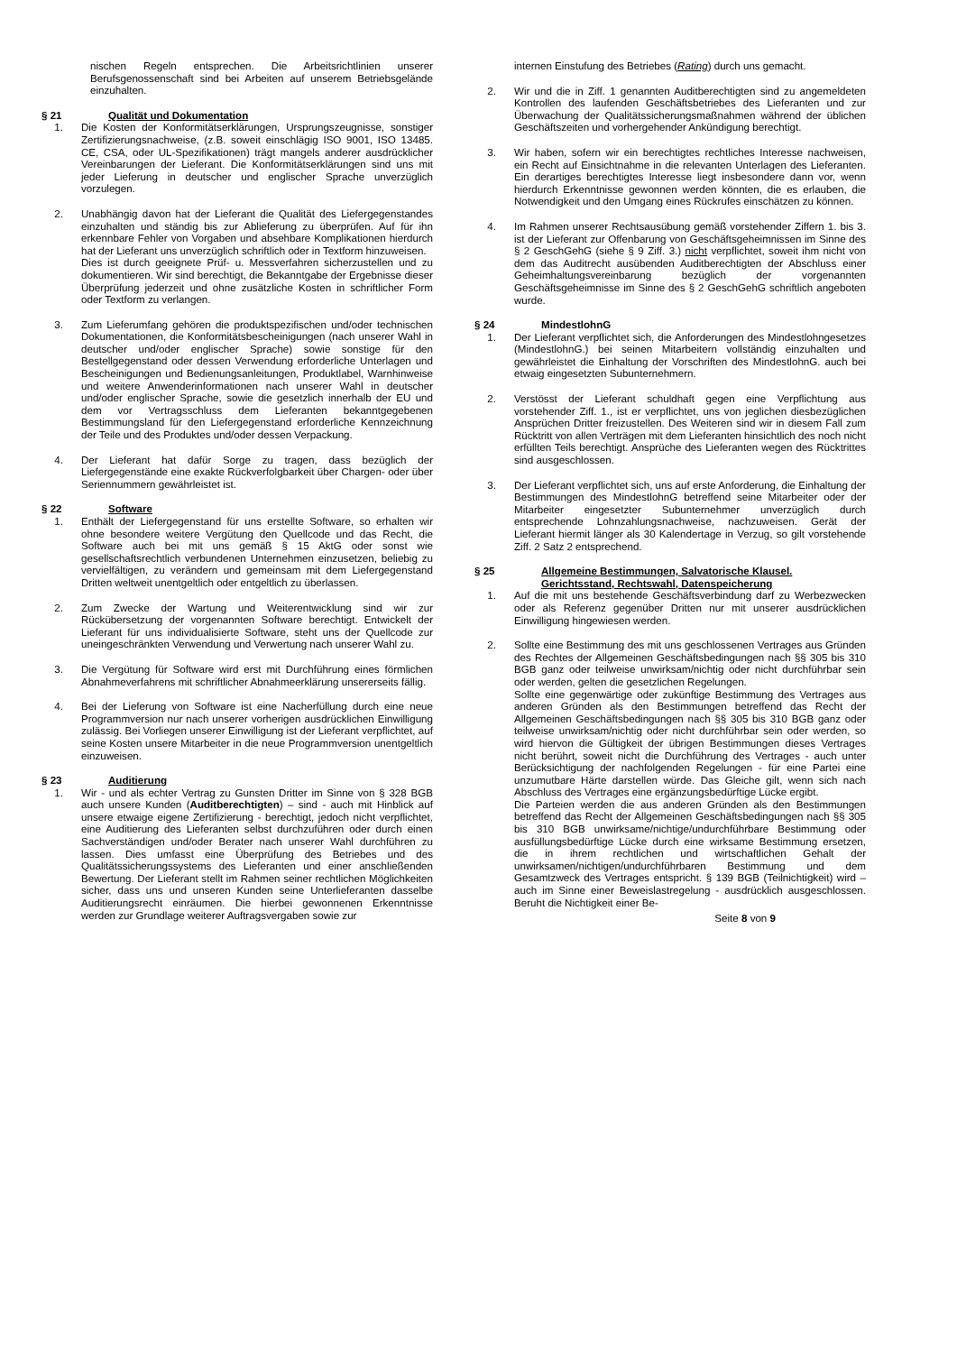nischen Regeln entsprechen. Die Arbeitsrichtlinien unserer Berufsgenossenschaft sind bei Arbeiten auf unserem Betriebsgelände einzuhalten.
§ 21 Qualität und Dokumentation
1. Die Kosten der Konformitätserklärungen, Ursprungszeugnisse, sonstiger Zertifizierungsnachweise, (z.B. soweit einschlägig ISO 9001, ISO 13485. CE, CSA, oder UL-Spezifikationen) trägt mangels anderer ausdrücklicher Vereinbarungen der Lieferant. Die Konformitätserklärungen sind uns mit jeder Lieferung in deutscher und englischer Sprache unverzüglich vorzulegen.
2. Unabhängig davon hat der Lieferant die Qualität des Liefergegenstandes einzuhalten und ständig bis zur Ablieferung zu überprüfen. Auf für ihn erkennbare Fehler von Vorgaben und absehbare Komplikationen hierdurch hat der Lieferant uns unverzüglich schriftlich oder in Textform hinzuweisen.
Dies ist durch geeignete Prüf- u. Messverfahren sicherzustellen und zu dokumentieren. Wir sind berechtigt, die Bekanntgabe der Ergebnisse dieser Überprüfung jederzeit und ohne zusätzliche Kosten in schriftlicher Form oder Textform zu verlangen.
3. Zum Lieferumfang gehören die produktspezifischen und/oder technischen Dokumentationen, die Konformitätsbescheinigungen (nach unserer Wahl in deutscher und/oder englischer Sprache) sowie sonstige für den Bestellgegenstand oder dessen Verwendung erforderliche Unterlagen und Bescheinigungen und Bedienungsanleitungen, Produktlabel, Warnhinweise und weitere Anwenderinformationen nach unserer Wahl in deutscher und/oder englischer Sprache, sowie die gesetzlich innerhalb der EU und dem vor Vertragsschluss dem Lieferanten bekanntgegebenen Bestimmungsland für den Liefergegenstand erforderliche Kennzeichnung der Teile und des Produktes und/oder dessen Verpackung.
4. Der Lieferant hat dafür Sorge zu tragen, dass bezüglich der Liefergegenstände eine exakte Rückverfolgbarkeit über Chargen- oder über Seriennummern gewährleistet ist.
§ 22 Software
1. Enthält der Liefergegenstand für uns erstellte Software, so erhalten wir ohne besondere weitere Vergütung den Quellcode und das Recht, die Software auch bei mit uns gemäß § 15 AktG oder sonst wie gesellschaftsrechtlich verbundenen Unternehmen einzusetzen, beliebig zu vervielfältigen, zu verändern und gemeinsam mit dem Liefergegenstand Dritten weltweit unentgeltlich oder entgeltlich zu überlassen.
2. Zum Zwecke der Wartung und Weiterentwicklung sind wir zur Rückübersetzung der vorgenannten Software berechtigt. Entwickelt der Lieferant für uns individualisierte Software, steht uns der Quellcode zur uneingeschränkten Verwendung und Verwertung nach unserer Wahl zu.
3. Die Vergütung für Software wird erst mit Durchführung eines förmlichen Abnahmeverfahrens mit schriftlicher Abnahmeerklärung unsererseits fällig.
4. Bei der Lieferung von Software ist eine Nacherfüllung durch eine neue Programmversion nur nach unserer vorherigen ausdrücklichen Einwilligung zulässig. Bei Vorliegen unserer Einwilligung ist der Lieferant verpflichtet, auf seine Kosten unsere Mitarbeiter in die neue Programmversion unentgeltlich einzuweisen.
§ 23 Auditierung
1. Wir - und als echter Vertrag zu Gunsten Dritter im Sinne von § 328 BGB auch unsere Kunden (Auditberechtigten) – sind - auch mit Hinblick auf unsere etwaige eigene Zertifizierung - berechtigt, jedoch nicht verpflichtet, eine Auditierung des Lieferanten selbst durchzuführen oder durch einen Sachverständigen und/oder Berater nach unserer Wahl durchführen zu lassen. Dies umfasst eine Überprüfung des Betriebes und des Qualitätssicherungssystems des Lieferanten und einer anschließenden Bewertung. Der Lieferant stellt im Rahmen seiner rechtlichen Möglichkeiten sicher, dass uns und unseren Kunden seine Unterlieferanten dasselbe Auditierungsrecht einräumen. Die hierbei gewonnenen Erkenntnisse werden zur Grundlage weiterer Auftragsvergaben sowie zur
internen Einstufung des Betriebes (Rating) durch uns gemacht.
2. Wir und die in Ziff. 1 genannten Auditberechtigten sind zu angemeldeten Kontrollen des laufenden Geschäftsbetriebes des Lieferanten und zur Überwachung der Qualitätssicherungsmaßnahmen während der üblichen Geschäftszeiten und vorhergehender Ankündigung berechtigt.
3. Wir haben, sofern wir ein berechtigtes rechtliches Interesse nachweisen, ein Recht auf Einsichtnahme in die relevanten Unterlagen des Lieferanten. Ein derartiges berechtigtes Interesse liegt insbesondere dann vor, wenn hierdurch Erkenntnisse gewonnen werden könnten, die es erlauben, die Notwendigkeit und den Umgang eines Rückrufes einschätzen zu können.
4. Im Rahmen unserer Rechtsausübung gemäß vorstehender Ziffern 1. bis 3. ist der Lieferant zur Offenbarung von Geschäftsgeheimnissen im Sinne des § 2 GeschGehG (siehe § 9 Ziff. 3.) nicht verpflichtet, soweit ihm nicht von dem das Auditrecht ausübenden Auditberechtigten der Abschluss einer Geheimhaltungsvereinbarung bezüglich der vorgenannten Geschäftsgeheimnisse im Sinne des § 2 GeschGehG schriftlich angeboten wurde.
§ 24 MindestlohnG
1. Der Lieferant verpflichtet sich, die Anforderungen des Mindestlohngesetzes (MindestlohnG.) bei seinen Mitarbeitern vollständig einzuhalten und gewährleistet die Einhaltung der Vorschriften des MindestlohnG. auch bei etwaig eingesetzten Subunternehmern.
2. Verstösst der Lieferant schuldhaft gegen eine Verpflichtung aus vorstehender Ziff. 1., ist er verpflichtet, uns von jeglichen diesbezüglichen Ansprüchen Dritter freizustellen. Des Weiteren sind wir in diesem Fall zum Rücktritt von allen Verträgen mit dem Lieferanten hinsichtlich des noch nicht erfüllten Teils berechtigt. Ansprüche des Lieferanten wegen des Rücktrittes sind ausgeschlossen.
3. Der Lieferant verpflichtet sich, uns auf erste Anforderung, die Einhaltung der Bestimmungen des MindestlohnG betreffend seine Mitarbeiter oder der Mitarbeiter eingesetzter Subunternehmer unverzüglich durch entsprechende Lohnzahlungsnachweise, nachzuweisen. Gerät der Lieferant hiermit länger als 30 Kalendertage in Verzug, so gilt vorstehende Ziff. 2 Satz 2 entsprechend.
§ 25 Allgemeine Bestimmungen, Salvatorische Klausel. Gerichtsstand, Rechtswahl, Datenspeicherung
1. Auf die mit uns bestehende Geschäftsverbindung darf zu Werbezwecken oder als Referenz gegenüber Dritten nur mit unserer ausdrücklichen Einwilligung hingewiesen werden.
2. Sollte eine Bestimmung des mit uns geschlossenen Vertrages aus Gründen des Rechtes der Allgemeinen Geschäftsbedingungen nach §§ 305 bis 310 BGB ganz oder teilweise unwirksam/nichtig oder nicht durchführbar sein oder werden, gelten die gesetzlichen Regelungen.
Sollte eine gegenwärtige oder zukünftige Bestimmung des Vertrages aus anderen Gründen als den Bestimmungen betreffend das Recht der Allgemeinen Geschäftsbedingungen nach §§ 305 bis 310 BGB ganz oder teilweise unwirksam/nichtig oder nicht durchführbar sein oder werden, so wird hiervon die Gültigkeit der übrigen Bestimmungen dieses Vertrages nicht berührt, soweit nicht die Durchführung des Vertrages - auch unter Berücksichtigung der nachfolgenden Regelungen - für eine Partei eine unzumutbare Härte darstellen würde. Das Gleiche gilt, wenn sich nach Abschluss des Vertrages eine ergänzungsbedürftige Lücke ergibt.
Die Parteien werden die aus anderen Gründen als den Bestimmungen betreffend das Recht der Allgemeinen Geschäftsbedingungen nach §§ 305 bis 310 BGB unwirksame/nichtige/undurchführbare Bestimmung oder ausfüllungsbedürftige Lücke durch eine wirksame Bestimmung ersetzen, die in ihrem rechtlichen und wirtschaftlichen Gehalt der unwirksamen/nichtigen/undurchführbaren Bestimmung und dem Gesamtzweck des Vertrages entspricht. § 139 BGB (Teilnichtigkeit) wird – auch im Sinne einer Beweislastregelung - ausdrücklich ausgeschlossen. Beruht die Nichtigkeit einer Be-
Seite 8 von 9